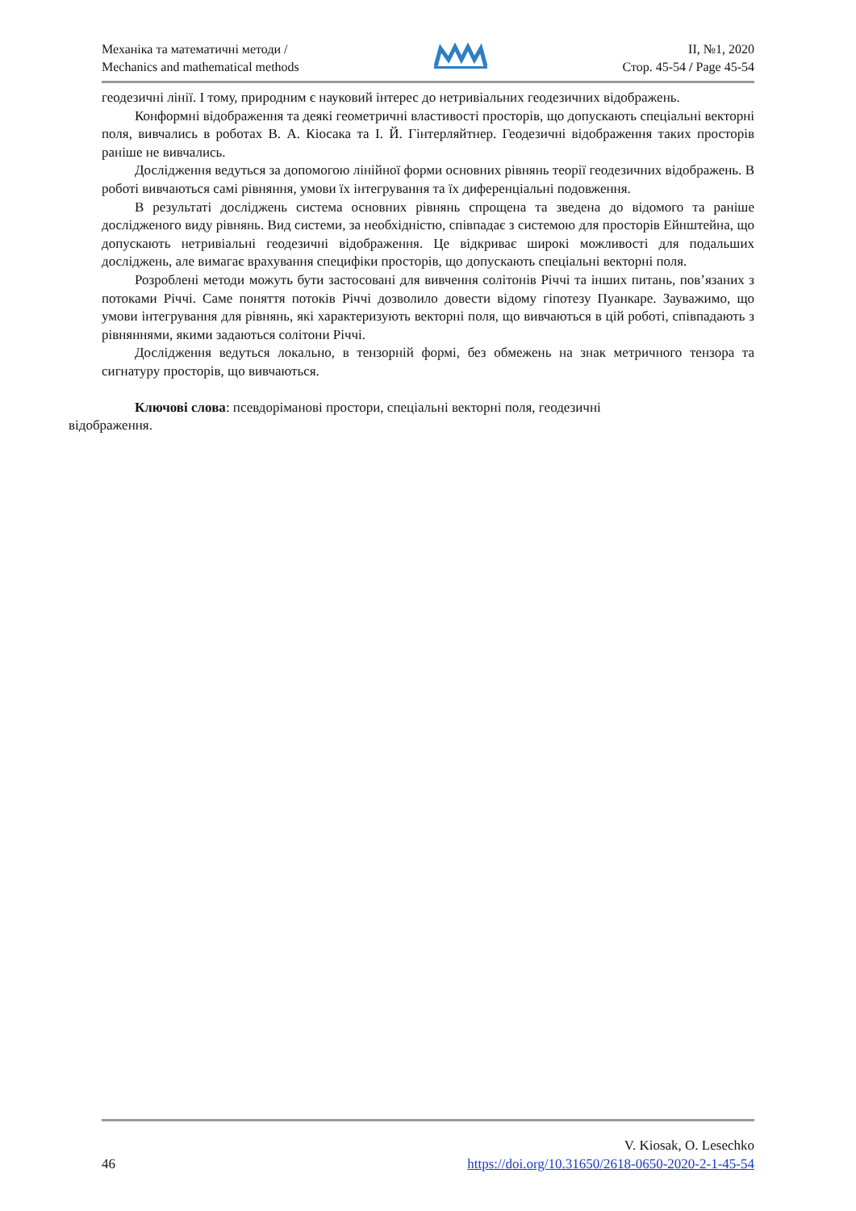Механіка та математичні методи /
Mechanics and mathematical methods
ІІ, №1, 2020
Стор. 45-54 / Page 45-54
геодезичні лінії. І тому, природним є науковий інтерес до нетривіальних геодезичних відображень.
Конформні відображення та деякі геометричні властивості просторів, що допускають спеціальні векторні поля, вивчались в роботах В. А. Кіосака та І. Й. Гінтерляйтнер. Геодезичні відображення таких просторів раніше не вивчались.
Дослідження ведуться за допомогою лінійної форми основних рівнянь теорії геодезичних відображень. В роботі вивчаються самі рівняння, умови їх інтегрування та їх диференціальні подовження.
В результаті досліджень система основних рівнянь спрощена та зведена до відомого та раніше дослідженого виду рівнянь. Вид системи, за необхідністю, співпадає з системою для просторів Ейнштейна, що допускають нетривіальні геодезичні відображення. Це відкриває широкі можливості для подальших досліджень, але вимагає врахування специфіки просторів, що допускають спеціальні векторні поля.
Розроблені методи можуть бути застосовані для вивчення солітонів Річчі та інших питань, пов’язаних з потоками Річчі. Саме поняття потоків Річчі дозволило довести відому гіпотезу Пуанкаре. Зауважимо, що умови інтегрування для рівнянь, які характеризують векторні поля, що вивчаються в цій роботі, співпадають з рівняннями, якими задаються солітони Річчі.
Дослідження ведуться локально, в тензорній формі, без обмежень на знак метричного тензора та сигнатуру просторів, що вивчаються.
Ключові слова: псевдоріманові простори, спеціальні векторні поля, геодезичні
відображення.
46
V. Kiosak, O. Lesechko
https://doi.org/10.31650/2618-0650-2020-2-1-45-54